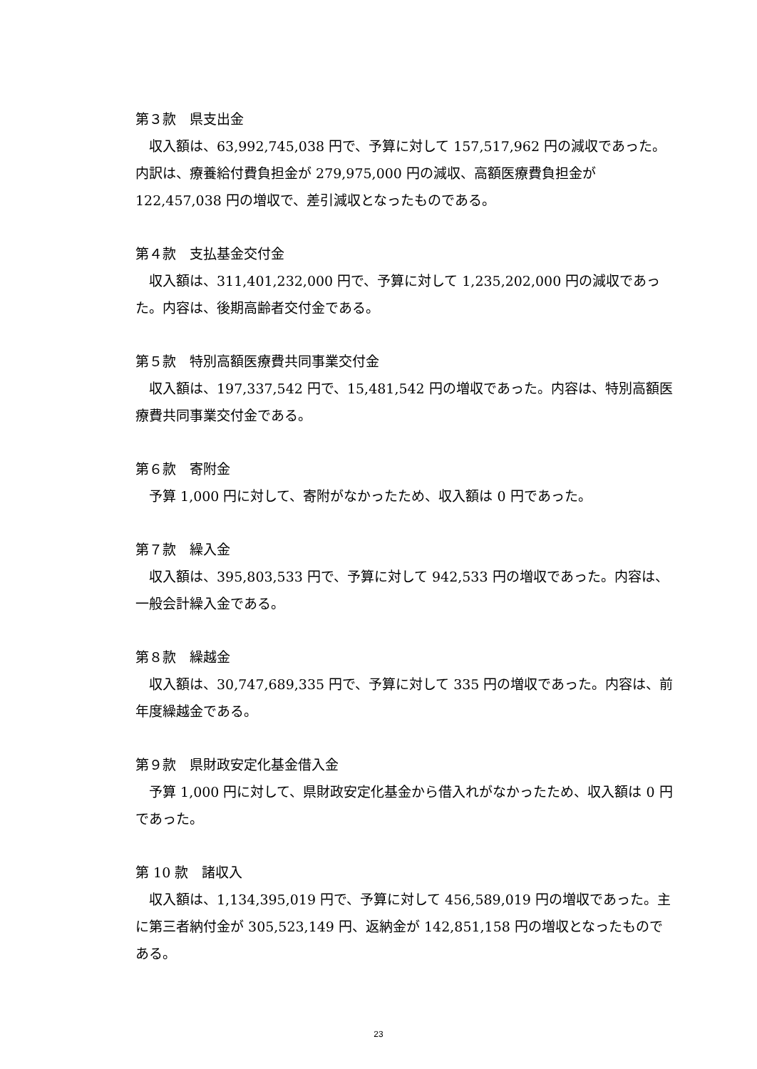第３款　県支出金
収入額は、63,992,745,038 円で、予算に対して 157,517,962 円の減収であった。内訳は、療養給付費負担金が 279,975,000 円の減収、高額医療費負担金が 122,457,038 円の増収で、差引減収となったものである。
第４款　支払基金交付金
収入額は、311,401,232,000 円で、予算に対して 1,235,202,000 円の減収であった。内容は、後期高齢者交付金である。
第５款　特別高額医療費共同事業交付金
収入額は、197,337,542 円で、15,481,542 円の増収であった。内容は、特別高額医療費共同事業交付金である。
第６款　寄附金
予算 1,000 円に対して、寄附がなかったため、収入額は 0 円であった。
第７款　繰入金
収入額は、395,803,533 円で、予算に対して 942,533 円の増収であった。内容は、一般会計繰入金である。
第８款　繰越金
収入額は、30,747,689,335 円で、予算に対して 335 円の増収であった。内容は、前年度繰越金である。
第９款　県財政安定化基金借入金
予算 1,000 円に対して、県財政安定化基金から借入れがなかったため、収入額は 0 円であった。
第 10 款　諸収入
収入額は、1,134,395,019 円で、予算に対して 456,589,019 円の増収であった。主に第三者納付金が 305,523,149 円、返納金が 142,851,158 円の増収となったものである。
23